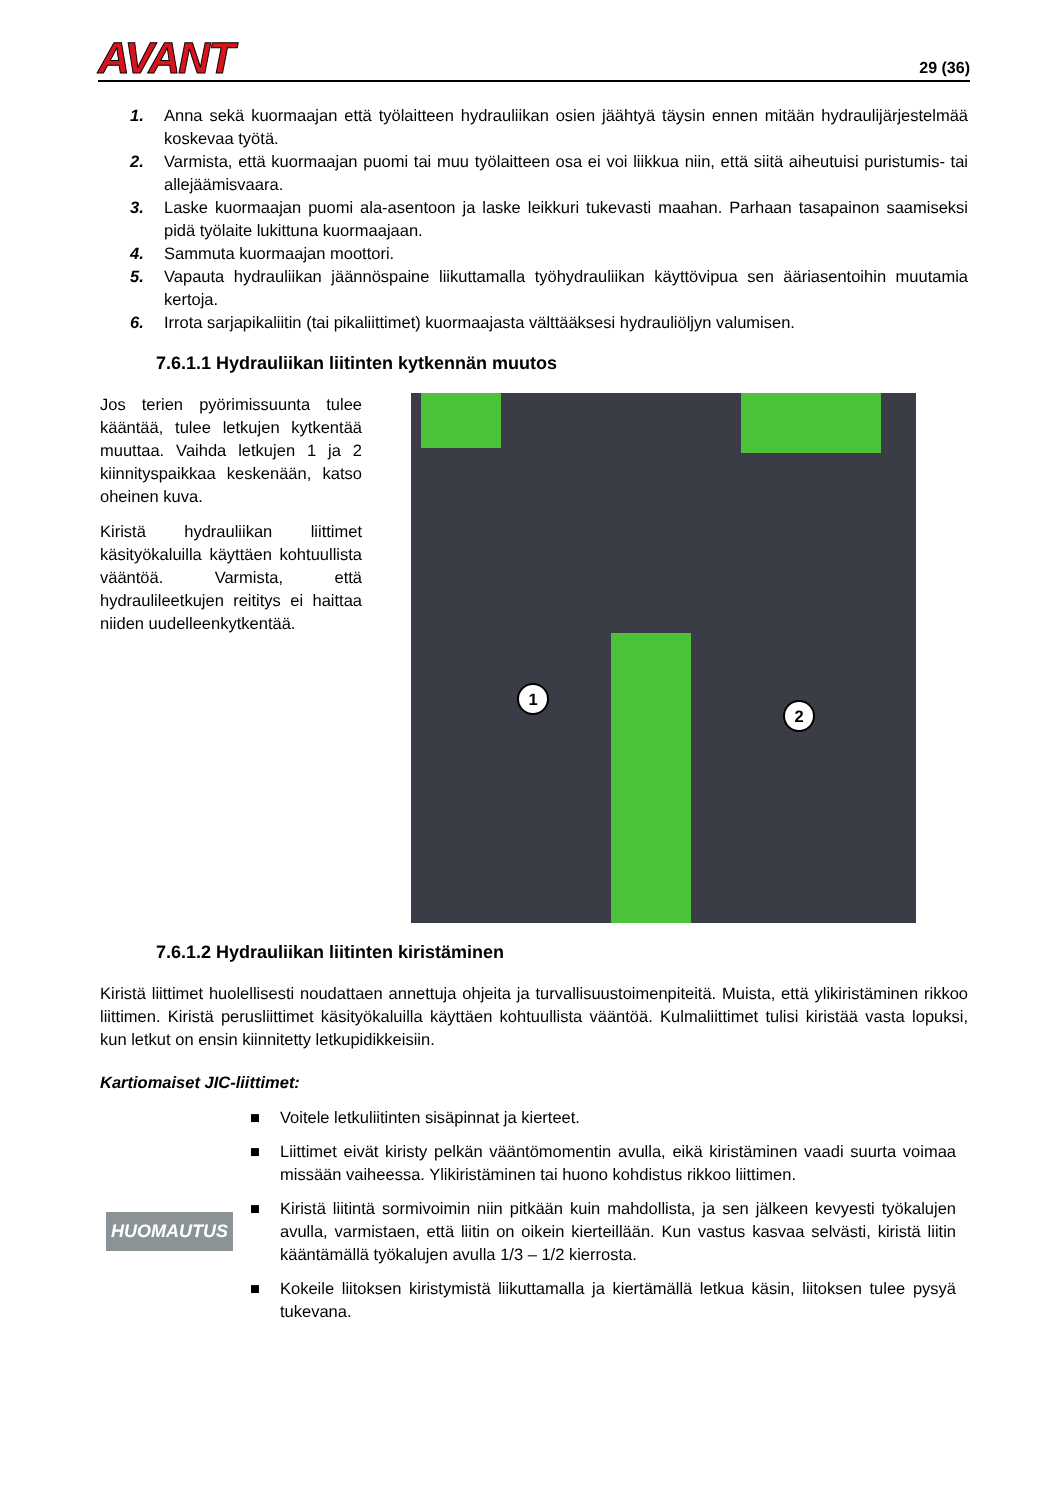AVANT
29 (36)
1. Anna sekä kuormaajan että työlaitteen hydrauliikan osien jäähtyä täysin ennen mitään hydraulijärjestelmää koskevaa työtä.
2. Varmista, että kuormaajan puomi tai muu työlaitteen osa ei voi liikkua niin, että siitä aiheutuisi puristumis- tai allejäämisvaara.
3. Laske kuormaajan puomi ala-asentoon ja laske leikkuri tukevasti maahan. Parhaan tasapainon saamiseksi pidä työlaite lukittuna kuormaajaan.
4. Sammuta kuormaajan moottori.
5. Vapauta hydrauliikan jäännöspaine liikuttamalla työhydrauliikan käyttövipua sen ääriasentoihin muutamia kertoja.
6. Irrota sarjapikaliitin (tai pikaliittimet) kuormaajasta välttääksesi hydrauliöljyn valumisen.
7.6.1.1 Hydrauliikan liitinten kytkennän muutos
Jos terien pyörimissuunta tulee kääntää, tulee letkujen kytkentää muuttaa. Vaihda letkujen 1 ja 2 kiinnityspaikkaa keskenään, katso oheinen kuva.
Kiristä hydrauliikan liittimet käsityökaluilla käyttäen kohtuullista vääntöä. Varmista, että hydraulileetkujen reititys ei haittaa niiden uudelleenkytkentää.
1
2
7.6.1.2 Hydrauliikan liitinten kiristäminen
Kiristä liittimet huolellisesti noudattaen annettuja ohjeita ja turvallisuustoimenpiteitä. Muista, että ylikiristäminen rikkoo liittimen. Kiristä perusliittimet käsityökaluilla käyttäen kohtuullista vääntöä. Kulmaliittimet tulisi kiristää vasta lopuksi, kun letkut on ensin kiinnitetty letkupidikkeisiin.
Kartiomaiset JIC-liittimet:
HUOMAUTUS
■ Voitele letkuliitinten sisäpinnat ja kierteet.
■ Liittimet eivät kiristy pelkän vääntömomentin avulla, eikä kiristäminen vaadi suurta voimaa missään vaiheessa. Ylikiristäminen tai huono kohdistus rikkoo liittimen.
■ Kiristä liitintä sormivoimin niin pitkään kuin mahdollista, ja sen jälkeen kevyesti työkalujen avulla, varmistaen, että liitin on oikein kierteillään. Kun vastus kasvaa selvästi, kiristä liitin kääntämällä työkalujen avulla 1/3 – 1/2 kierrosta.
■ Kokeile liitoksen kiristymistä liikuttamalla ja kiertämällä letkua käsin, liitoksen tulee pysyä tukevana.